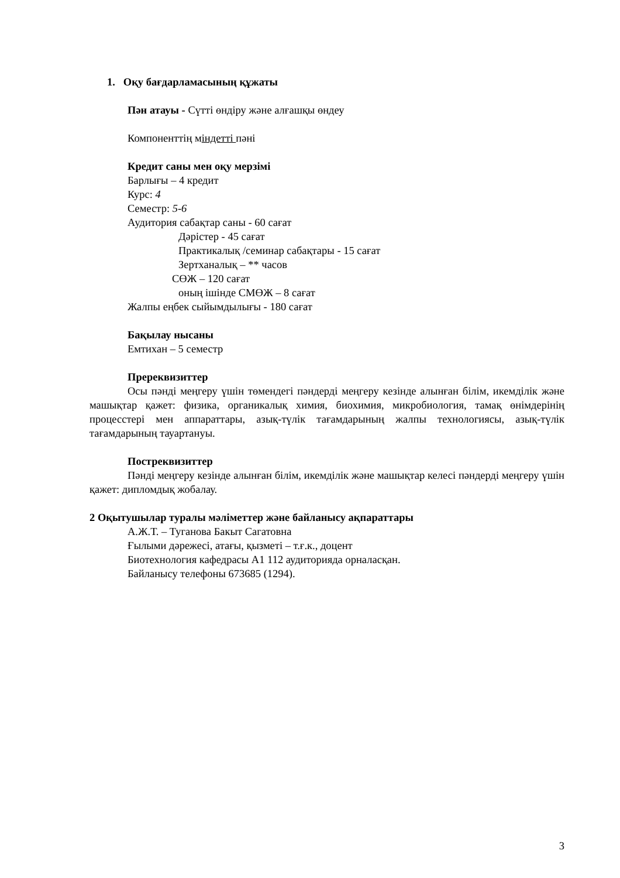1. Оқу бағдарламасының құжаты
Пән атауы - Сүтті өндіру және алғашқы өндеу
Компоненттің міндетті пәні
Кредит саны мен оқу мерзімі
Барлығы – 4 кредит
Курс: 4
Семестр: 5-6
Аудитория сабақтар саны - 60 сағат
Дәрістер - 45 сағат
Практикалық /семинар сабақтары - 15 сағат
Зертханалық – ** часов
СӨЖ – 120 сағат
оның ішінде СМӨЖ – 8 сағат
Жалпы еңбек сыйымдылығы - 180 сағат
Бақылау нысаны
Емтихан – 5 семестр
Пререквизиттер
Осы пәнді меңгеру үшін төмендегі пәндерді меңгеру кезінде алынған білім, икемділік және машықтар қажет: физика, органикалық химия, биохимия, микробиология, тамақ өнімдерінің процесстері мен аппараттары, азық-түлік тағамдарының жалпы технологиясы, азық-түлік тағамдарының тауартануы.
Постреквизиттер
Пәнді меңгеру кезінде алынған білім, икемділік және машықтар келесі пәндерді меңгеру үшін қажет: дипломдық жобалау.
2 Оқытушылар туралы мәліметтер және байланысу ақпараттары
А.Ж.Т. – Туганова Бакыт Сагатовна
Ғылыми дәрежесі, атағы, қызметі – т.ғ.к., доцент
Биотехнология кафедрасы А1 112 аудиторияда орналасқан.
Байланысу телефоны 673685 (1294).
3